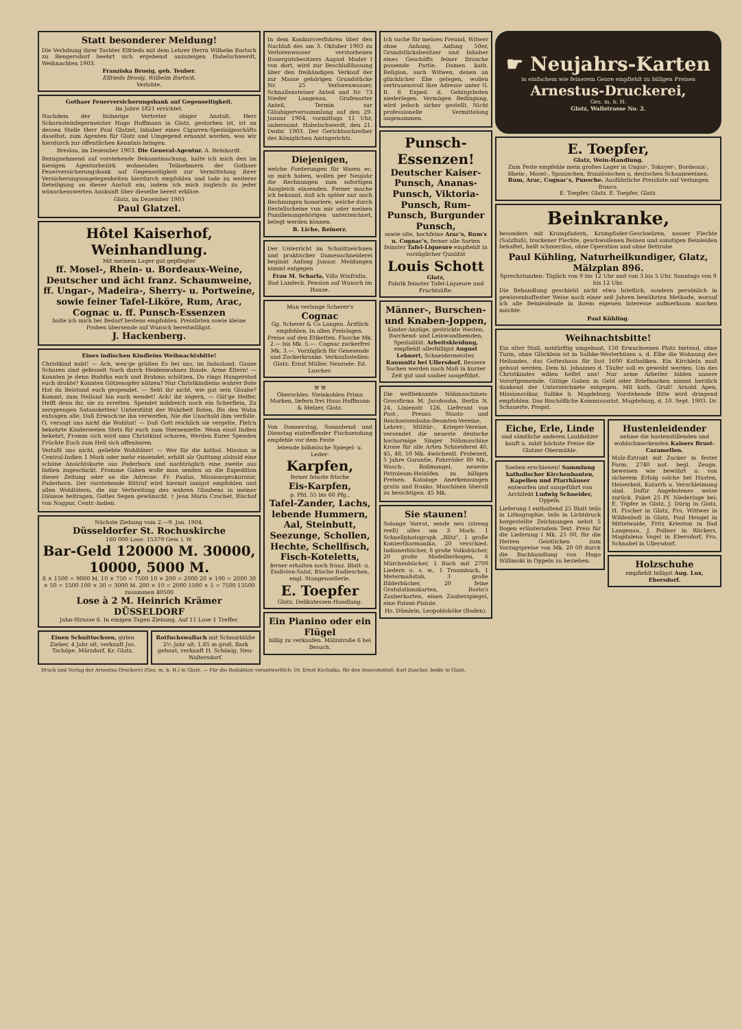Statt besonderer Meldung!
Die Verlobung ihrer Tochter Elfrieda mit dem Lehrer Herrn Wilhelm Bartsch zu Rengersdorf beehrt sich ergebenst anzuzeigen Habelschwerdt, Weihnachten 1903.
Franziska Brosig, geb. Teuber.
Elfrieda Brosig, Wilhelm Bartsch,
Verlobte.
Gothaer Feuerversicherungsbank auf Gegenseitigkeit.
Im Jahre 1821 errichtet.
Nachdem der bisherige Vertreter obiger Anstalt, Herr Schornsteinfegermeister Hugo Hoffmann in Glatz, gestorben ist, ist an dessen Stelle Herr Paul Glatzel, Inhaber eines Cigarren-Spezialgeschäfts daselbst, zum Agenten für Glatz und Umgegend ernannt worden, was wir hierdurch zur öffentlichen Kenntnis bringen.
Breslau, im Dezember 1903. Die General-Agentur. A. Reinhardt.
Bezugnehmend auf vorstehende Bekanntmachung, halte ich mich den im hiesigen Agenturbezirk wohnenden Teilnehmern der Gothaer Feuerversicherungsbank auf Gegenseitigkeit zur Vermittelung ihrer Versicherungsangelegenheiten hierdurch empfohlen und lade zu weiterer Beteiligung an dieser Anstalt ein, indem ich mich zugleich zu jeder wünschenswerten Auskunft über dieselbe bereit erkläre.
Glatz, im Dezember 1903
Paul Glatzel.
Hôtel Kaiserhof, Weinhandlung.
Mit meinem Lager gut gepflegter
ff. Mosel-, Rhein- u. Bordeaux-Weine, Deutscher und ächt franz. Schaumweine, ff. Ungar-, Madeira-, Sherry- u. Portweine, sowie feiner Tafel-Liköre, Rum, Arac, Cognac u. ff. Punsch-Essenzen
halte ich mich bei Bedarf bestens empfohlen. Preislisten sowie kleine Proben übersende auf Wunsch bereitwilligst.
J. Hackenberg.
Eines indischen Kindleins Weihnachtsbitte!
Christkind naht! — Ach, wen'ge grüßen Es bei uns, im Indusland. Ganze Scharen sind gefesselt Noch durch Heidenwahnes Bande. Arme Eltern! — Konnten je denn Buddha euch und Brahma schützen, Da rings Hungerstod euch drohte? Konnten Götzenopfer nützen? Nur Christkindleins wahrer Bote Hat da Beistand euch gespendet. — Seht ihr nicht, wie gut sein Glaube? Kommt, zum Heiland hin euch wendet! Ach! ihr zögern, — Güt'ge Helfer, Helft denn ihr, sie zu erretten. Spendet mildreich noch ein Scherflein, Zu zersprengen Satansketten! Unterstützt der Wahrheit Boten, Bis den Wahn entsagen alle, Daß Erwach'ne ihn verwerfen, Nie die Unschuld ihm verfalle. O, versagt uns nicht die Wohltat! — Daß Gott reichlich sie vergelte, Fleh'n bekehrte Kinderseelen Stets für euch zum Sternenzelte. Wenn einst Indien bekehrt, Fromm sich wird ums Christkind scharen, Werden Eurer Spenden Früchte Euch zum Heil sich offenbaren.
Verlaßt uns nicht, geliebte Wohltäter! — Wer für die kathol. Mission in Central-Indien 1 Mark oder mehr einsendet, erhält als Quittung alsbald eine schöne Ansichtskarte aus Paderborn und nachträglich eine zweite aus Indien zugeschickt. Fromme Gaben wolle man senden an die Expedition dieser Zeitung oder an die Adresse: Fr. Paulus, Missionsprokurator, Paderborn. Der vorstehende Bittruf wird hiermit innigst empfohlen und allen Wohltätern, die zur Verbreitung des wahren Glaubens in meiner Diözese beitragen, Gottes Segen gewünscht. † Jean Maria Crochet, Bischof von Nagpur, Centr.-Indien.
Nächste Ziehung vom 2.—9. Jan. 1904.
Düsseldorfer St. Rochuskirche
160 000 Lose. 15379 Gew. i. W.
Bar-Geld 120000 M. 30000, 10000, 5000 M.
6 × 1500 = 9000 M. 10 × 750 = 7500 10 × 200 = 2000 20 × 100 = 2000 30 × 50 = 1500 100 × 30 = 3000 M. 200 × 10 = 2000 1500 × 5 = 7500 13500 zusammen 40500
Lose à 2 M. Heinrich Krämer DÜSSELDORF
Jahn-Strasse 6. In einigen Tagen Ziehung. Auf 11 Lose 1 Treffer.
Einen Schnittochsen, guten Zieher, 4 Jahr alt, verkauft Jos. Tschöpe, Märzdorf, Kr. Glatz.
Rotfuchswallach mit Schnurbläße 2½ Jahr alt, 1,65 m groß, flark gebaut, verkauft H. Schönig, Neu-Waltersdorf.
In dem Konkursverfahren über den Nachlaß des am 3. Oktober 1903 zu Verlorenwasser verstorbenen Bauergutsbesitzers August Mader I von dort, wird zur Beschlußfassung über den freihändigen Verkauf der zur Masse gehörigen Grundstücke Nr. 25 Verlorenwasser, Schnallensteiner Anteil und Nr. 73 Nieder Langenau, Grafenorter Anteil, Termin zur Gläubigerversammlung auf den 29. Januar 1904, vormittags 11 Uhr, anberaumt. Habelschwerdt, den 21. Dezbr. 1903. Der Gerichtsschreiber des Königlichen Amtsgerichts.
Diejenigen,
welche Forderungen für Waren ec. an mich haben, wollen per Neujahr die Rechnungen zum sofortigen Ausgleich einsenden. Ferner mache ich bekannt, daß ich später nur noch Rechnungen honoriere, welche durch Bestellscheine von mir oder meinen Familienangehörigen unterzeichnet, belegt werden können.
B. Liche, Reinerz.
Der Unterricht im Schnittzeichnen und praktischer Damenschneiderei beginnt Anfang Januar. Meldungen nimmt entgegen
Frau M. Scharla, Villa Winfridia, Bad Landeck. Pension auf Wunsch im Hause.
Man verlange Scherer's
Cognac
Gg. Scherer & Co Langen. Ärztlich empfohlen. In allen Preislagen. Preise auf den Etiketten. Flasche Mk. 2.— bis Mk. 5.—. Cognac zuckerfrei Mk. 3.—. Vorzüglich für Genesende und Zuckerkranke. Verkaufsstellen: Glatz: Ernst Müller. Neurode: Ed. Luscher.
⚒ ⚒
Oberschles. Steinkohlen Prima Marken, liefern frei Haus Hoffmann & Melzer, Glatz.
Von Donnerstag, Sonnabend und Dienstag eintreffender Fischsendung empfehle vor dem Feste
lebende böhmische Spiegel- u. Leder-
Karpfen,
ferner feinste frische
Eis-Karpfen,
p. Pfd. 55 bis 60 Pfg.,
Tafel-Zander, Lachs, lebende Hummern, Aal, Steinbutt, Seezunge, Schollen, Hechte, Schellfisch, Fisch-Koteletts,
ferner erhalten noch franz. Blatt- u. Endivien-Salat, frische Radieschen, engl. Stangensellerie.
E. Toepfer
Glatz, Delikatessen-Handlung.
Ein Pianino oder ein Flügel
billig zu verkaufen. Mälzstraße 6 bei Besuch.
Ich suche für meinen Freund, Witwer ohne Anhang, Anfang 50er, Grundstücksbesitzer und Inhaber eines Geschäfts feiner Branche passende Partie. Damen kath. Religion, auch Witwen, denen an glücklicher Ehe gelegen, wollen vertrauensvoll ihre Adresse unter G. B. 6 Exped. d. Gebirgsboten niederlegen. Vermögen Bedingung, wird jedoch sicher gestellt. Nicht professionelle Vermittelung angenommen.
Punsch-Essenzen!
Deutscher Kaiser-Punsch, Ananas-Punsch, Viktoria-Punsch, Rum-Punsch, Burgunder Punsch,
sowie alte, hochfeine Arac's, Rum's u. Cognac's, ferner alle Sorten feinster Tafel-Liqueure empfiehlt in vorzüglicher Qualität
Louis Schott
Glatz,
Fabrik feinster Tafel-Liqueure und Fruchtsäfte.
Männer-, Burschen- und Knaben-Joppen,
Kinder-Anzüge, gestrickte Westen, Barchend- und Leinwandhemden, Spezialität: Arbeitskleidung, empfiehlt allerbilligst August Lehnert, Schneidermeister, Raumnitz bei Ullersdorf. Bessere Sachen werden nach Maß in kurzer Zeit gut und sauber ausgeführt.
Die weltbekannte Nähmaschinen-Grossfirma M. Jacobsohn, Berlin N. 24, Linienstr. 126, Lieferant von Post-, Preuss. Staats- und Reichseisenbahn-Beamten-Vereine, Lehrer-, Militär-, Krieger-Vereine, versendet die neueste deutsche hocharmige Singer Nähmaschine Krone für alle Arten Schneiderei 40, 45, 48, 50 Mk. 4wöchentl. Probezeit, 5 Jahre Garantie, Fahrräder 80 Mk., Wasch-, Rollmangel, neueste Petroleum-Heizöfen zu billigen Preisen. Kataloge Anerkennungen gratis und franko. Maschinen überall zu besichtigen. 45 Mk.
Sie staunen!
Solange Vorrat, sende neu (streng reell) alles um 3 Mark: 1 Schnellphotograph „Blitz", 1 große Konzertharmonika, 20 verschied. Indianerbücher, 8 große Volksbücher, 20 große Modellierbogen, 6 Märchenbücher, 1 Buch mit 2700 Liedern u. s. w., 1 Traumbuch, 1 Metermaßstab, 3 große Bilderbücher, 20 feine Gratulationskarten, Bosto's Zauberkarten, einen Zauberspiegel, eine Patent-Pistole.
Hs. Dümlein, Leopoldshöhe (Baden).
☛ Neujahrs-Karten
in einfachem wie feinerem Genre empfiehlt zu billigen Preisen
Arnestus-Druckerei,
Ges. m. b. H.
Glatz, Wallstrasse No. 2.
E. Toepfer,
Glatz, Wein-Handlung.
Zum Feste empfehle mein großes Lager in Ungar-, Tokayer-, Bordeaux-, Rhein-, Mosel-, Spanischen, französischen u. deutschen Schaumweinen. Rum, Arac, Cognac's, Punsche. Ausführliche Preisliste auf Verlangen franco.
E. Toepfer, Glatz. E. Toepfer, Glatz.
Beinkranke,
besonders mit Krampfadern, Krampfader-Geschwüren, nasser Flechte (Salzfluß), trockener Flechte, geschwollenen Beinen und sonstigen Beinleiden behaftet, heilt schmerzlos, ohne Operation und ohne Bettruhe
Paul Kühling, Naturheilkundiger, Glatz, Mälzplan 896.
Sprechstunden: Täglich von 9 bis 12 Uhr und von 3 bis 5 Uhr. Sonntags von 9 bis 12 Uhr.
Die Behandlung geschieht nicht etwa brieflich, sondern persönlich in gewissenhaftester Weise nach einer seit Jahren bewährten Methode, worauf ich alle Beinleidende in ihrem eigenen Interesse aufmerksam machen möchte.
Paul Kühling.
Weihnachtsbitte!
Ein alter Stall, notdürftig umgebaut, 150 Erwachsenen Platz bietend, ohne Turm, ohne Glöcklein ist in Salbke-Westerhüsen a. d. Elbe die Wohnung des Heilandes, das Gotteshaus für fast 1600 Katholiken. Ein Kirchlein muß gebaut werden. Dem hl. Johannes d. Täufer soll es geweiht werden. Um des Christkindes willen helfet uns! Nur arme Arbeiter bilden unsere Vorortgemeinde. Gütige Gaben in Geld oder Briefmarken nimmt herzlich dankend der Unterzeichnete entgegen. Mit kath. Gruß! Arnold Apen, Missionsvikar, Salbke b. Magdeburg. Vorstehende Bitte wird dringend empfohlen. Das Bischöfliche Kommissariat. Magdeburg, d. 10. Sept. 1903. Dr. Schauerte, Propst.
Eiche, Erle, Linde
und sämtliche anderen Laubhölzer kauft u. zahlt höchste Preise die Glatzer Obermühle.
Soeben erschienen! Sammlung katholischer Kirchenbauten, Kapellen und Pfarrhäuser entworfen und ausgeführt von Architekt Ludwig Schneider, Oppeln.
Lieferung I enthaltend 25 Blatt teils in Lithographie, teils in Lichtdruck hergestellte Zeichnungen nebst 5 Bogen erläuterndem Text. Preis für die Lieferung I Mk. 25 00, für die Herren Geistlichen zum Vorzugspreise von Mk. 20 00 durch die Buchhandlung von Hugo Willimski in Oppeln zu beziehen.
Hustenleidender
nehme die hustenstillenden und wohlschmeckenden Kaisers Brust-Caramellen.
Malz-Extrakt mit Zucker in fester Form. 2740 not. begl. Zeugn. beweisen wie bewährt u. von sicherem Erfolg solche bei Husten, Heiserkeit, Katarrh u. Verschleimung sind. Dafür Angebotenes weise zurück. Paket 25 Pf. Niederlage bei: E. Töpfer in Glatz, J. Dürig in Glatz, H. Fischer in Glatz, Fra. Wittwer in Wildenbofi in Glatz, Paul Hengel in Mittelwalde, Fritz Krieston in Bad Langenau, J. Pollner in Rückers, Magdalena Vogel in Ebersdorf, Fra. Schnabel in Ullersdorf.
Holzschuhe
empfiehlt billigst Aug. Lux, Ebersdorf.
Druck und Verlag der Arnestus-Druckerei (Ges. m. b. H.) in Glatz. — Für die Redaktion verantwortlich: Dr. Ernst Kschulka, für den Inseratenteil: Karl Zuscher, beide in Glatz.